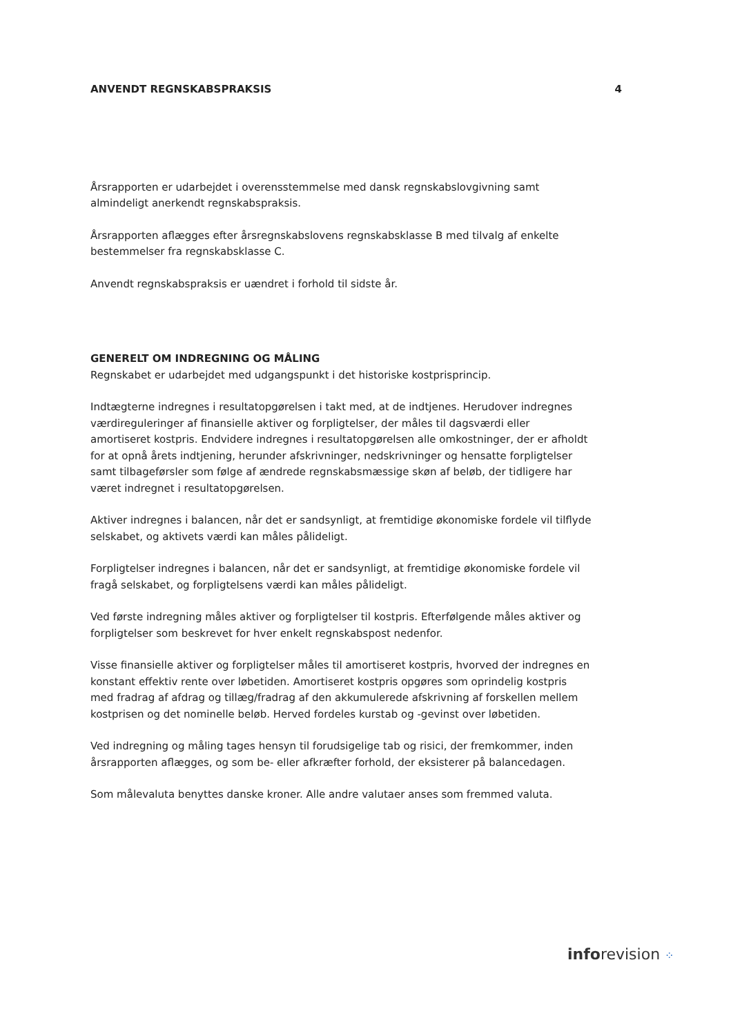ANVENDT REGNSKABSPRAKSIS 4
Årsrapporten er udarbejdet i overensstemmelse med dansk regnskabslovgivning samt almindeligt anerkendt regnskabspraksis.
Årsrapporten aflægges efter årsregnskabslovens regnskabsklasse B med tilvalg af enkelte bestemmelser fra regnskabsklasse C.
Anvendt regnskabspraksis er uændret i forhold til sidste år.
GENERELT OM INDREGNING OG MÅLING
Regnskabet er udarbejdet med udgangspunkt i det historiske kostprisprincip.
Indtægterne indregnes i resultatopgørelsen i takt med, at de indtjenes. Herudover indregnes værdireguleringer af finansielle aktiver og forpligtelser, der måles til dagsværdi eller amortiseret kostpris. Endvidere indregnes i resultatopgørelsen alle omkostninger, der er afholdt for at opnå årets indtjening, herunder afskrivninger, nedskrivninger og hensatte forpligtelser samt tilbageførsler som følge af ændrede regnskabsmæssige skøn af beløb, der tidligere har været indregnet i resultatopgørelsen.
Aktiver indregnes i balancen, når det er sandsynligt, at fremtidige økonomiske fordele vil tilflyde selskabet, og aktivets værdi kan måles pålideligt.
Forpligtelser indregnes i balancen, når det er sandsynligt, at fremtidige økonomiske fordele vil fragå selskabet, og forpligtelsens værdi kan måles pålideligt.
Ved første indregning måles aktiver og forpligtelser til kostpris. Efterfølgende måles aktiver og forpligtelser som beskrevet for hver enkelt regnskabspost nedenfor.
Visse finansielle aktiver og forpligtelser måles til amortiseret kostpris, hvorved der indregnes en konstant effektiv rente over løbetiden. Amortiseret kostpris opgøres som oprindelig kostpris med fradrag af afdrag og tillæg/fradrag af den akkumulerede afskrivning af forskellen mellem kostprisen og det nominelle beløb. Herved fordeles kurstab og -gevinst over løbetiden.
Ved indregning og måling tages hensyn til forudsigelige tab og risici, der fremkommer, inden årsrapporten aflægges, og som be- eller afkræfter forhold, der eksisterer på balancedagen.
Som målevaluta benyttes danske kroner. Alle andre valutaer anses som fremmed valuta.
inforevision ⁘